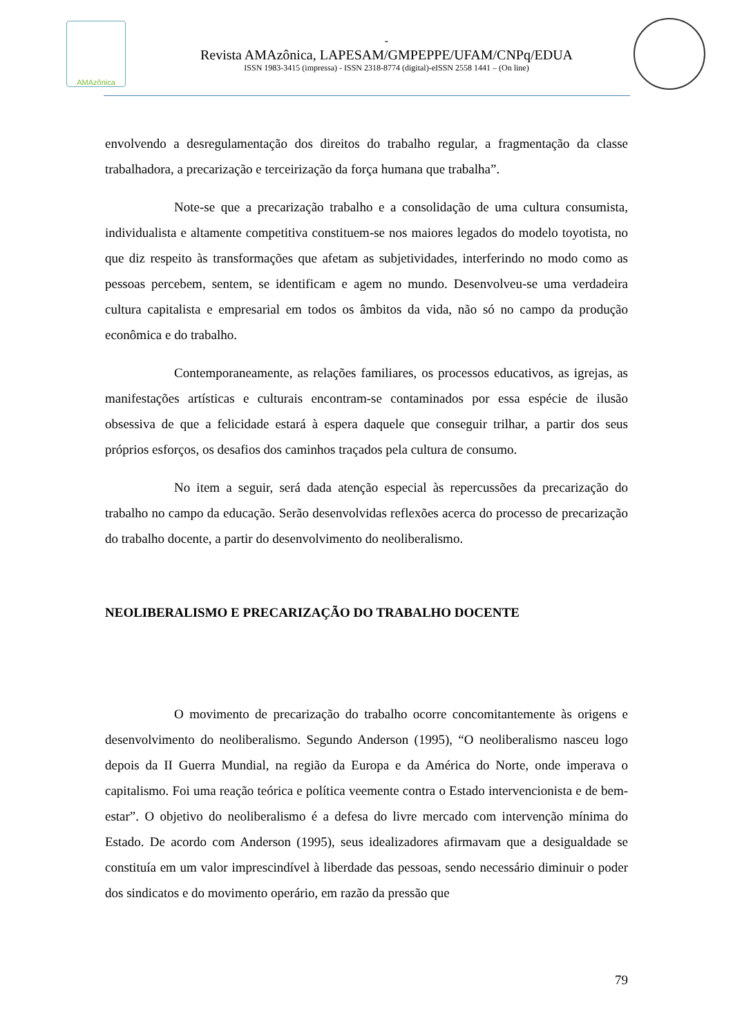AMAzônica
-
Revista AMAzônica, LAPESAM/GMPEPPE/UFAM/CNPq/EDUA
ISSN 1983-3415 (impressa) - ISSN 2318-8774 (digital)-eISSN 2558 1441 – (On line)
envolvendo a desregulamentação dos direitos do trabalho regular, a fragmentação da classe trabalhadora, a precarização e terceirização da força humana que trabalha”.
Note-se que a precarização trabalho e a consolidação de uma cultura consumista, individualista e altamente competitiva constituem-se nos maiores legados do modelo toyotista, no que diz respeito às transformações que afetam as subjetividades, interferindo no modo como as pessoas percebem, sentem, se identificam e agem no mundo. Desenvolveu-se uma verdadeira cultura capitalista e empresarial em todos os âmbitos da vida, não só no campo da produção econômica e do trabalho.
Contemporaneamente, as relações familiares, os processos educativos, as igrejas, as manifestações artísticas e culturais encontram-se contaminados por essa espécie de ilusão obsessiva de que a felicidade estará à espera daquele que conseguir trilhar, a partir dos seus próprios esforços, os desafios dos caminhos traçados pela cultura de consumo.
No item a seguir, será dada atenção especial às repercussões da precarização do trabalho no campo da educação. Serão desenvolvidas reflexões acerca do processo de precarização do trabalho docente, a partir do desenvolvimento do neoliberalismo.
NEOLIBERALISMO E PRECARIZAÇÃO DO TRABALHO DOCENTE
O movimento de precarização do trabalho ocorre concomitantemente às origens e desenvolvimento do neoliberalismo. Segundo Anderson (1995), “O neoliberalismo nasceu logo depois da II Guerra Mundial, na região da Europa e da América do Norte, onde imperava o capitalismo. Foi uma reação teórica e política veemente contra o Estado intervencionista e de bem-estar”. O objetivo do neoliberalismo é a defesa do livre mercado com intervenção mínima do Estado. De acordo com Anderson (1995), seus idealizadores afirmavam que a desigualdade se constituía em um valor imprescindível à liberdade das pessoas, sendo necessário diminuir o poder dos sindicatos e do movimento operário, em razão da pressão que
79